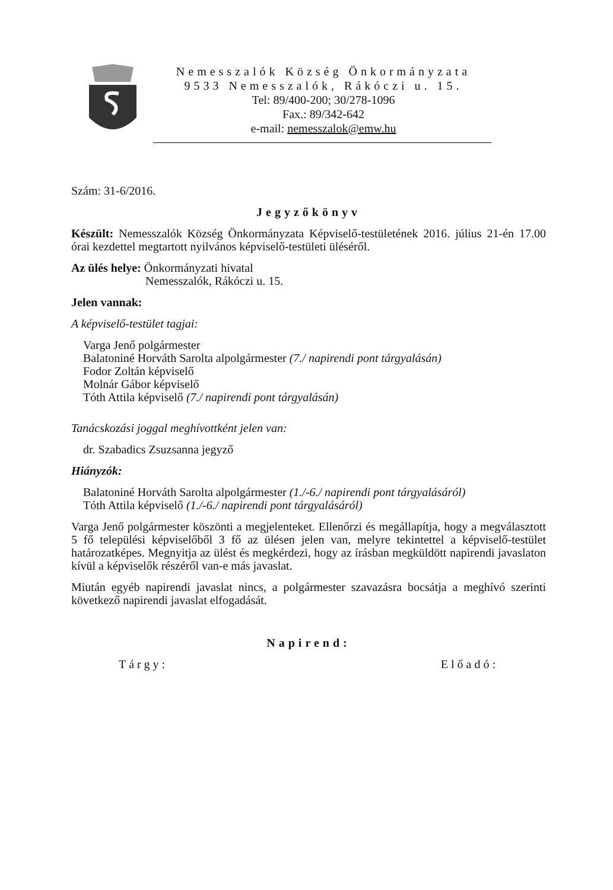Nemesszalók Község Önkormányzata
9533 Nemesszalók, Rákóczi u. 15.
Tel: 89/400-200; 30/278-1096
Fax.: 89/342-642
e-mail: nemesszalok@emw.hu
Szám: 31-6/2016.
Jegyzőkönyv
Készült: Nemesszalók Község Önkormányzata Képviselő-testületének 2016. július 21-én 17.00 órai kezdettel megtartott nyilvános képviselő-testületi üléséről.
Az ülés helye: Önkormányzati hivatal
Nemesszalók, Rákóczi u. 15.
Jelen vannak:
A képviselő-testület tagjai:
Varga Jenő polgármester
Balatoniné Horváth Sarolta alpolgármester (7./ napirendi pont tárgyalásán)
Fodor Zoltán képviselő
Molnár Gábor képviselő
Tóth Attila képviselő (7./ napirendi pont tárgyalásán)
Tanácskozási joggal meghívottként jelen van:
dr. Szabadics Zsuzsanna jegyző
Hiányzók:
Balatoniné Horváth Sarolta alpolgármester (1./-6./ napirendi pont tárgyalásáról)
Tóth Attila képviselő (1./-6./ napirendi pont tárgyalásáról)
Varga Jenő polgármester köszönti a megjelenteket. Ellenőrzi és megállapítja, hogy a megválasztott 5 fő települési képviselőből 3 fő az ülésen jelen van, melyre tekintettel a képviselő-testület határozatképes. Megnyitja az ülést és megkérdezi, hogy az írásban megküldött napirendi javaslaton kívül a képviselők részéről van-e más javaslat.
Miután egyéb napirendi javaslat nincs, a polgármester szavazásra bocsátja a meghívó szerinti következő napirendi javaslat elfogadását.
Napirend:
Tárgy: Előadó: